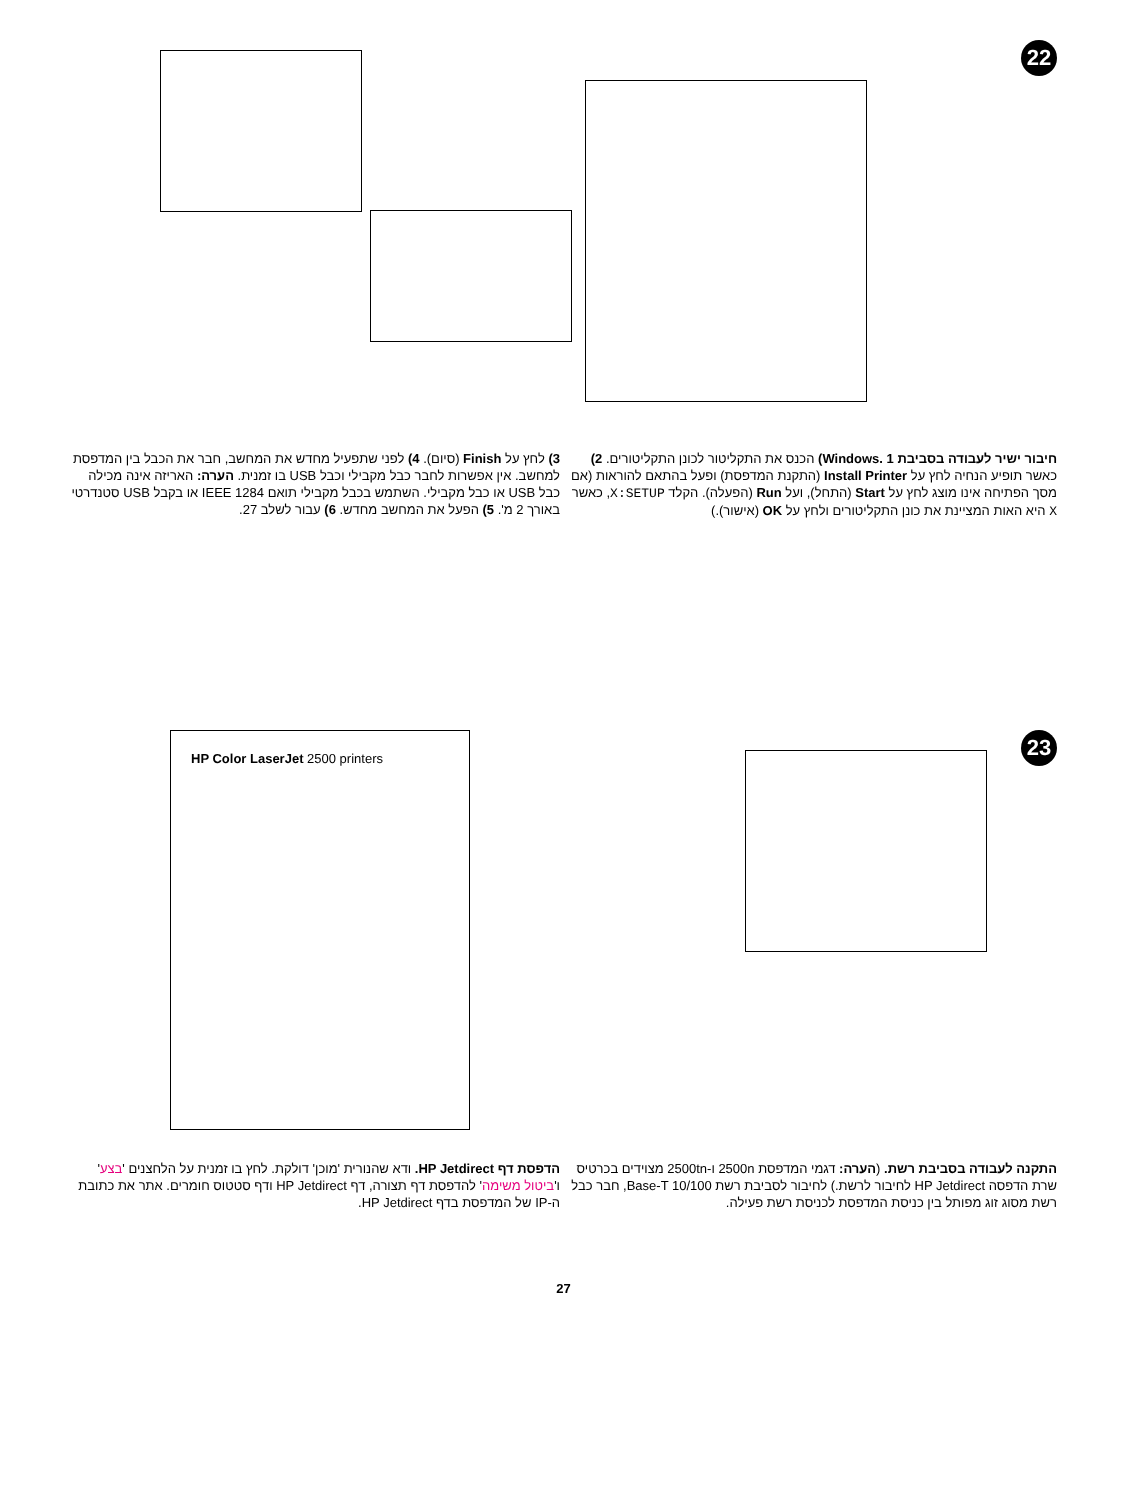22
חיבור ישיר לעבודה בסביבת Windows. 1) הכנס את התקליטור לכונן התקליטורים. 2) כאשר תופיע הנחיה לחץ על Install Printer (התקנת המדפסת) ופעל בהתאם להוראות (אם מסך הפתיחה אינו מוצג לחץ על Start (התחל), ועל Run (הפעלה). הקלד X:SETUP, כאשר X היא האות המציינת את כונן התקליטורים ולחץ על OK (אישור).)
3) לחץ על Finish (סיום). 4) לפני שתפעיל מחדש את המחשב, חבר את הכבל בין המדפסת למחשב. אין אפשרות לחבר כבל מקבילי וכבל USB בו זמנית. הערה: האריזה אינה מכילה כבל USB או כבל מקבילי. השתמש בכבל מקבילי תואם IEEE 1284 או בקבל USB סטנדרטי באורך 2 מ'. 5) הפעל את המחשב מחדש. 6) עבור לשלב 27.
23
התקנה לעבודה בסביבת רשת. (הערה: דגמי המדפסת 2500n ו-2500tn מצוידים בכרטיס שרת הדפסה HP Jetdirect לחיבור לרשת.) לחיבור לסביבת רשת Base-T 10/100, חבר כבל רשת מסוג זוג מפותל בין כניסת המדפסת לכניסת רשת פעילה.
HP Color LaserJet 2500 printers
הדפסת דף HP Jetdirect. ודא שהנורית 'מוכן' דולקת. לחץ בו זמנית על הלחצנים 'בצע' ו'ביטול משימה' להדפסת דף תצורה, דף HP Jetdirect ודף סטטוס חומרים. אתר את כתובת ה-IP של המדפסת בדף HP Jetdirect.
27